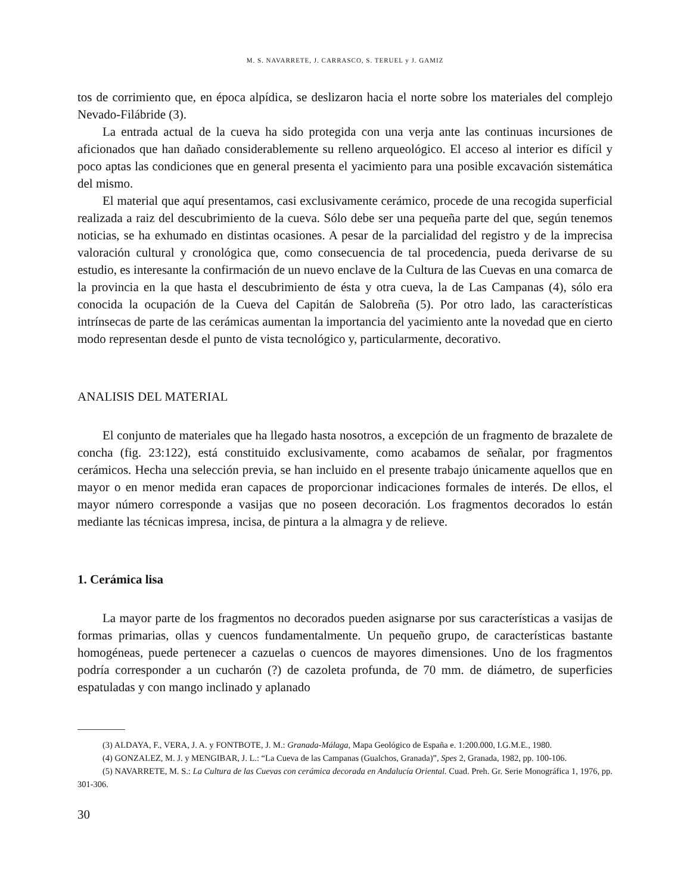M. S. NAVARRETE, J. CARRASCO, S. TERUEL y J. GAMIZ
tos de corrimiento que, en época alpídica, se deslizaron hacia el norte sobre los materiales del complejo Nevado-Filábride (3).
La entrada actual de la cueva ha sido protegida con una verja ante las continuas incursiones de aficionados que han dañado considerablemente su relleno arqueológico. El acceso al interior es difícil y poco aptas las condiciones que en general presenta el yacimiento para una posible excavación sistemática del mismo.
El material que aquí presentamos, casi exclusivamente cerámico, procede de una recogida superficial realizada a raiz del descubrimiento de la cueva. Sólo debe ser una pequeña parte del que, según tenemos noticias, se ha exhumado en distintas ocasiones. A pesar de la parcialidad del registro y de la imprecisa valoración cultural y cronológica que, como consecuencia de tal procedencia, pueda derivarse de su estudio, es interesante la confirmación de un nuevo enclave de la Cultura de las Cuevas en una comarca de la provincia en la que hasta el descubrimiento de ésta y otra cueva, la de Las Campanas (4), sólo era conocida la ocupación de la Cueva del Capitán de Salobreña (5). Por otro lado, las características intrínsecas de parte de las cerámicas aumentan la importancia del yacimiento ante la novedad que en cierto modo representan desde el punto de vista tecnológico y, particularmente, decorativo.
ANALISIS DEL MATERIAL
El conjunto de materiales que ha llegado hasta nosotros, a excepción de un fragmento de brazalete de concha (fig. 23:122), está constituido exclusivamente, como acabamos de señalar, por fragmentos cerámicos. Hecha una selección previa, se han incluido en el presente trabajo únicamente aquellos que en mayor o en menor medida eran capaces de proporcionar indicaciones formales de interés. De ellos, el mayor número corresponde a vasijas que no poseen decoración. Los fragmentos decorados lo están mediante las técnicas impresa, incisa, de pintura a la almagra y de relieve.
1. Cerámica lisa
La mayor parte de los fragmentos no decorados pueden asignarse por sus características a vasijas de formas primarias, ollas y cuencos fundamentalmente. Un pequeño grupo, de características bastante homogéneas, puede pertenecer a cazuelas o cuencos de mayores dimensiones. Uno de los fragmentos podría corresponder a un cucharón (?) de cazoleta profunda, de 70 mm. de diámetro, de superficies espatuladas y con mango inclinado y aplanado
(3) ALDAYA, F., VERA, J. A. y FONTBOTE, J. M.: Granada-Málaga, Mapa Geológico de España e. 1:200.000, I.G.M.E., 1980.
(4) GONZALEZ, M. J. y MENGIBAR, J. L.: “La Cueva de las Campanas (Gualchos, Granada)”, Spes 2, Granada, 1982, pp. 100-106.
(5) NAVARRETE, M. S.: La Cultura de las Cuevas con cerámica decorada en Andalucía Oriental. Cuad. Preh. Gr. Serie Monográfica 1, 1976, pp. 301-306.
30